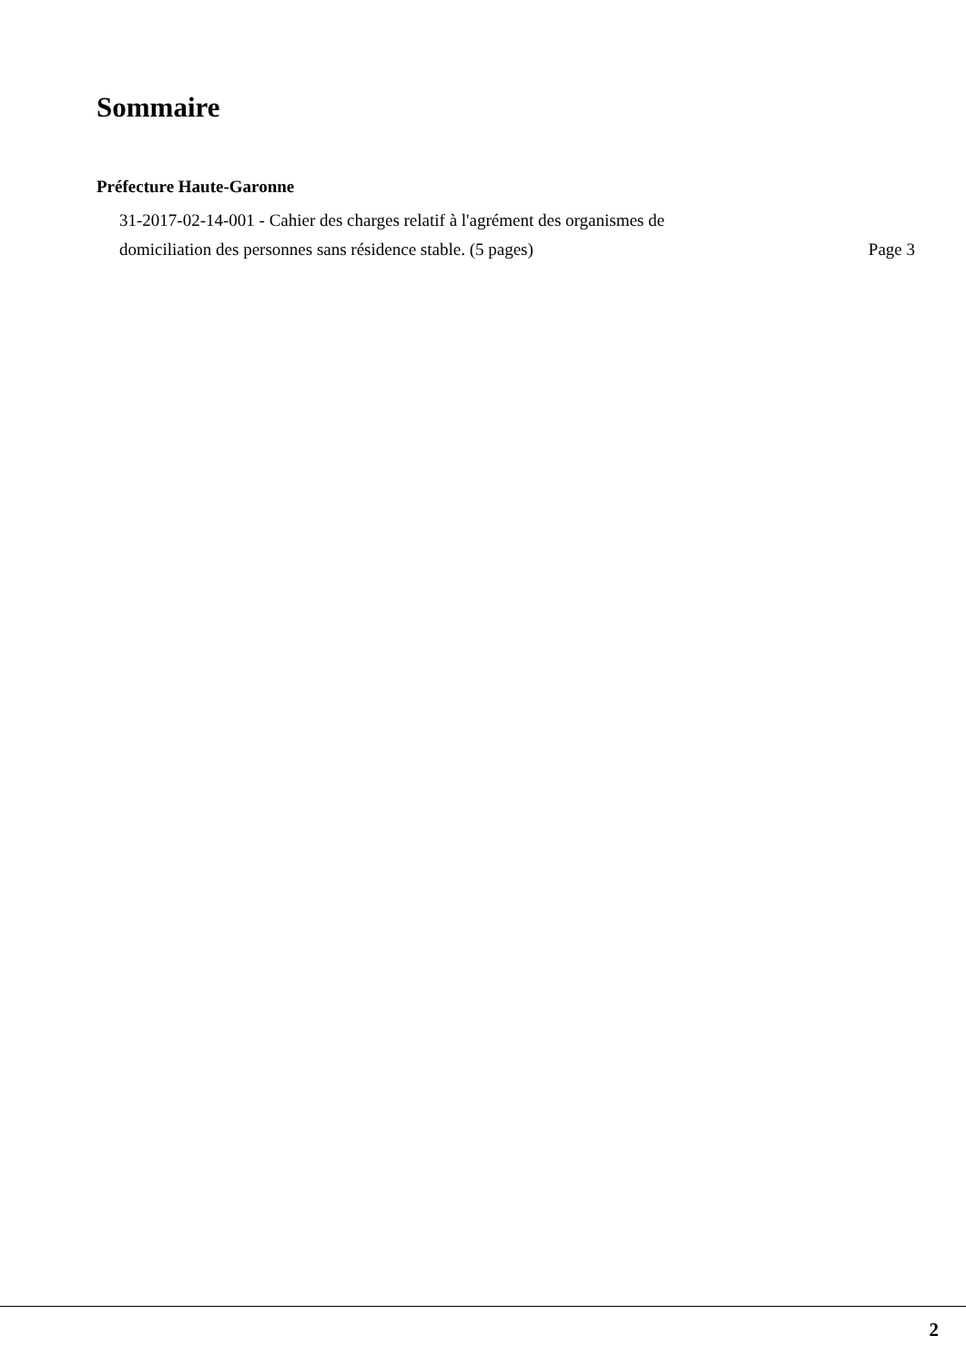Sommaire
Préfecture Haute-Garonne
31-2017-02-14-001 - Cahier des charges relatif à l'agrément des organismes de
domiciliation des personnes sans résidence stable. (5 pages) Page 3
2